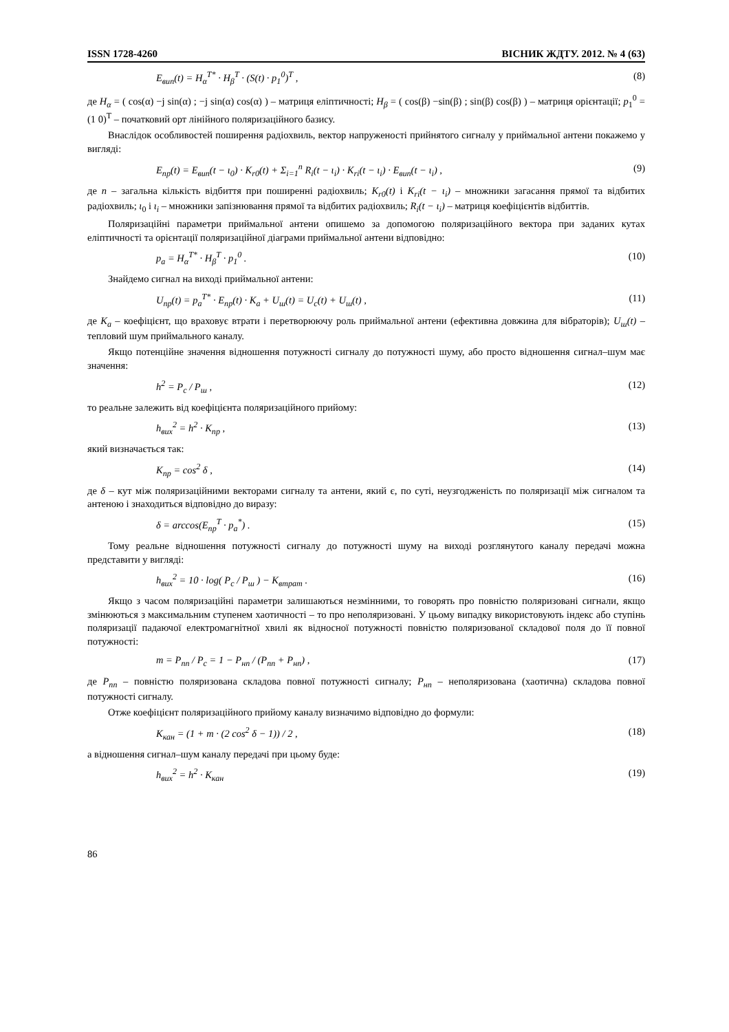ISSN 1728-4260 ВІСНИК ЖДТУ. 2012. № 4 (63)
E<sub>вип</sub>(t) = H<sub>α</sub><sup>T*</sup> · H<sub>β</sub><sup>T</sup> · (S(t) · p<sub>1</sub><sup>0</sup>)<sup>T</sup> , (8)
де H<sub>α</sub> = ( cos(α) −j sin(α) ; −j sin(α) cos(α) ) – матриця еліптичності; H<sub>β</sub> = ( cos(β) −sin(β) ; sin(β) cos(β) ) – матриця орієнтації; p<sub>1</sub><sup>0</sup> = (1 0)<sup>T</sup> – початковий орт лінійного поляризаційного базису.
Внаслідок особливостей поширення радіохвиль, вектор напруженості прийнятого сигналу у приймальної антени покажемо у вигляді:
E<sub>пр</sub>(t) = E<sub>вип</sub>(t − ι<sub>0</sub>) · K<sub>r0</sub>(t) + Σ<sub>i=1</sub><sup>n</sup> R<sub>i</sub>(t − ι<sub>i</sub>) · K<sub>ri</sub>(t − ι<sub>i</sub>) · E<sub>вип</sub>(t − ι<sub>i</sub>) , (9)
де n – загальна кількість відбиття при поширенні радіохвиль; K<sub>r0</sub>(t) і K<sub>ri</sub>(t − ι<sub>i</sub>) – множники загасання прямої та відбитих радіохвиль; ι<sub>0</sub> і ι<sub>i</sub> – множники запізнювання прямої та відбитих радіохвиль; R<sub>i</sub>(t − ι<sub>i</sub>) – матриця коефіцієнтів відбиттів.
Поляризаційні параметри приймальної антени опишемо за допомогою поляризаційного вектора при заданих кутах еліптичності та орієнтації поляризаційної діаграми приймальної антени відповідно:
p<sub>a</sub> = H<sub>α</sub><sup>T*</sup> · H<sub>β</sub><sup>T</sup> · p<sub>1</sub><sup>0</sup> . (10)
Знайдемо сигнал на виході приймальної антени:
U<sub>пр</sub>(t) = p<sub>a</sub><sup>T*</sup> · E<sub>пр</sub>(t) · K<sub>a</sub> + U<sub>ш</sub>(t) = U<sub>c</sub>(t) + U<sub>ш</sub>(t) , (11)
де K<sub>a</sub> – коефіцієнт, що враховує втрати і перетворюючу роль приймальної антени (ефективна довжина для вібраторів); U<sub>ш</sub>(t) – тепловий шум приймального каналу.
Якщо потенційне значення відношення потужності сигналу до потужності шуму, або просто відношення сигнал–шум має значення:
h<sup>2</sup> = P<sub>c</sub> / P<sub>ш</sub> , (12)
то реальне залежить від коефіцієнта поляризаційного прийому:
h<sub>вих</sub><sup>2</sup> = h<sup>2</sup> · K<sub>пр</sub> , (13)
який визначається так:
K<sub>пр</sub> = cos<sup>2</sup> δ , (14)
де δ – кут між поляризаційними векторами сигналу та антени, який є, по суті, неузгодженість по поляризації між сигналом та антеною і знаходиться відповідно до виразу:
δ = arccos(E<sub>пр</sub><sup>T</sup> · p<sub>a</sub><sup>*</sup>) . (15)
Тому реальне відношення потужності сигналу до потужності шуму на виході розглянутого каналу передачі можна представити у вигляді:
h<sub>вих</sub><sup>2</sup> = 10 · log( P<sub>c</sub> / P<sub>ш</sub> ) − K<sub>втрат</sub> . (16)
Якщо з часом поляризаційні параметри залишаються незмінними, то говорять про повністю поляризовані сигнали, якщо змінюються з максимальним ступенем хаотичності – то про неполяризовані. У цьому випадку використовують індекс або ступінь поляризації падаючої електромагнітної хвилі як відносної потужності повністю поляризованої складової поля до її повної потужності:
m = P<sub>пп</sub> / P<sub>c</sub> = 1 − P<sub>нп</sub> / (P<sub>пп</sub> + P<sub>нп</sub>) , (17)
де P<sub>пп</sub> – повністю поляризована складова повної потужності сигналу; P<sub>нп</sub> – неполяризована (хаотична) складова повної потужності сигналу.
Отже коефіцієнт поляризаційного прийому каналу визначимо відповідно до формули:
K<sub>кан</sub> = (1 + m · (2 cos<sup>2</sup> δ − 1)) / 2 , (18)
а відношення сигнал–шум каналу передачі при цьому буде:
h<sub>вих</sub><sup>2</sup> = h<sup>2</sup> · K<sub>кан</sub> (19)
86